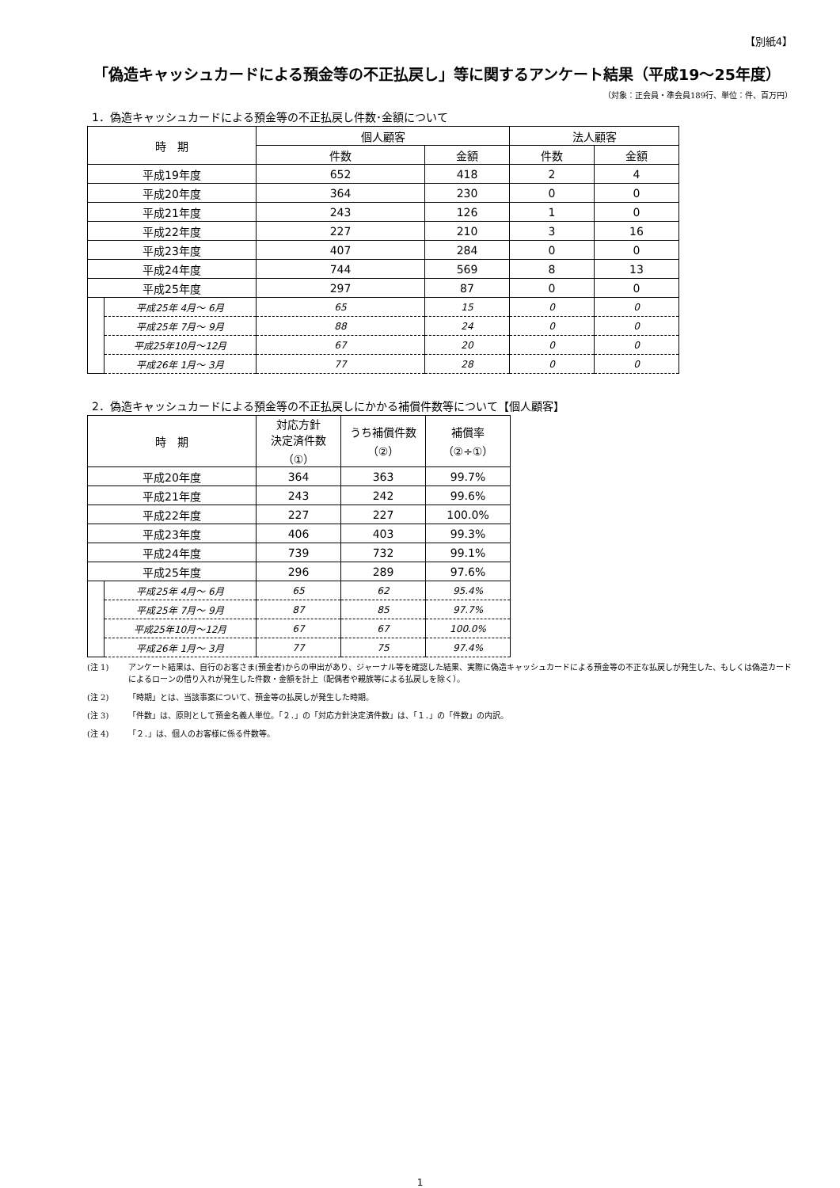【別紙4】
「偽造キャッシュカードによる預金等の不正払戻し」等に関するアンケート結果（平成19～25年度）
（対象：正会員・準会員189行、単位：件、百万円）
1．偽造キャッシュカードによる預金等の不正払戻し件数･金額について
| 時 期 | | 個人顧客 | | 法人顧客 | |
| --- | --- | --- | --- | --- | --- |
| | | 件数 | 金額 | 件数 | 金額 |
| 平成19年度 | | 652 | 418 | 2 | 4 |
| 平成20年度 | | 364 | 230 | 0 | 0 |
| 平成21年度 | | 243 | 126 | 1 | 0 |
| 平成22年度 | | 227 | 210 | 3 | 16 |
| 平成23年度 | | 407 | 284 | 0 | 0 |
| 平成24年度 | | 744 | 569 | 8 | 13 |
| 平成25年度 | | 297 | 87 | 0 | 0 |
| | 平成25年 4月～ 6月 | 65 | 15 | 0 | 0 |
| | 平成25年 7月～ 9月 | 88 | 24 | 0 | 0 |
| | 平成25年10月～12月 | 67 | 20 | 0 | 0 |
| | 平成26年 1月～ 3月 | 77 | 28 | 0 | 0 |
2．偽造キャッシュカードによる預金等の不正払戻しにかかる補償件数等について【個人顧客】
| 時 期 | | 対応方針 決定済件数 （①） | うち補償件数 （②） | 補償率 （②÷①） |
| --- | --- | --- | --- | --- |
| 平成20年度 | | 364 | 363 | 99.7% |
| 平成21年度 | | 243 | 242 | 99.6% |
| 平成22年度 | | 227 | 227 | 100.0% |
| 平成23年度 | | 406 | 403 | 99.3% |
| 平成24年度 | | 739 | 732 | 99.1% |
| 平成25年度 | | 296 | 289 | 97.6% |
| | 平成25年 4月～ 6月 | 65 | 62 | 95.4% |
| | 平成25年 7月～ 9月 | 87 | 85 | 97.7% |
| | 平成25年10月～12月 | 67 | 67 | 100.0% |
| | 平成26年 1月～ 3月 | 77 | 75 | 97.4% |
(注 1) アンケート結果は、自行のお客さま(預金者)からの申出があり、ジャーナル等を確認した結果、実際に偽造キャッシュカードによる預金等の不正な払戻しが発生した、もしくは偽造カードによるローンの借り入れが発生した件数・金額を計上（配偶者や親族等による払戻しを除く）。
(注 2) 「時期」とは、当該事案について、預金等の払戻しが発生した時期。
(注 3) 「件数」は、原則として預金名義人単位。「２．」の「対応方針決定済件数」は、「１．」の「件数」の内訳。
(注 4) 「２．」は、個人のお客様に係る件数等。
1